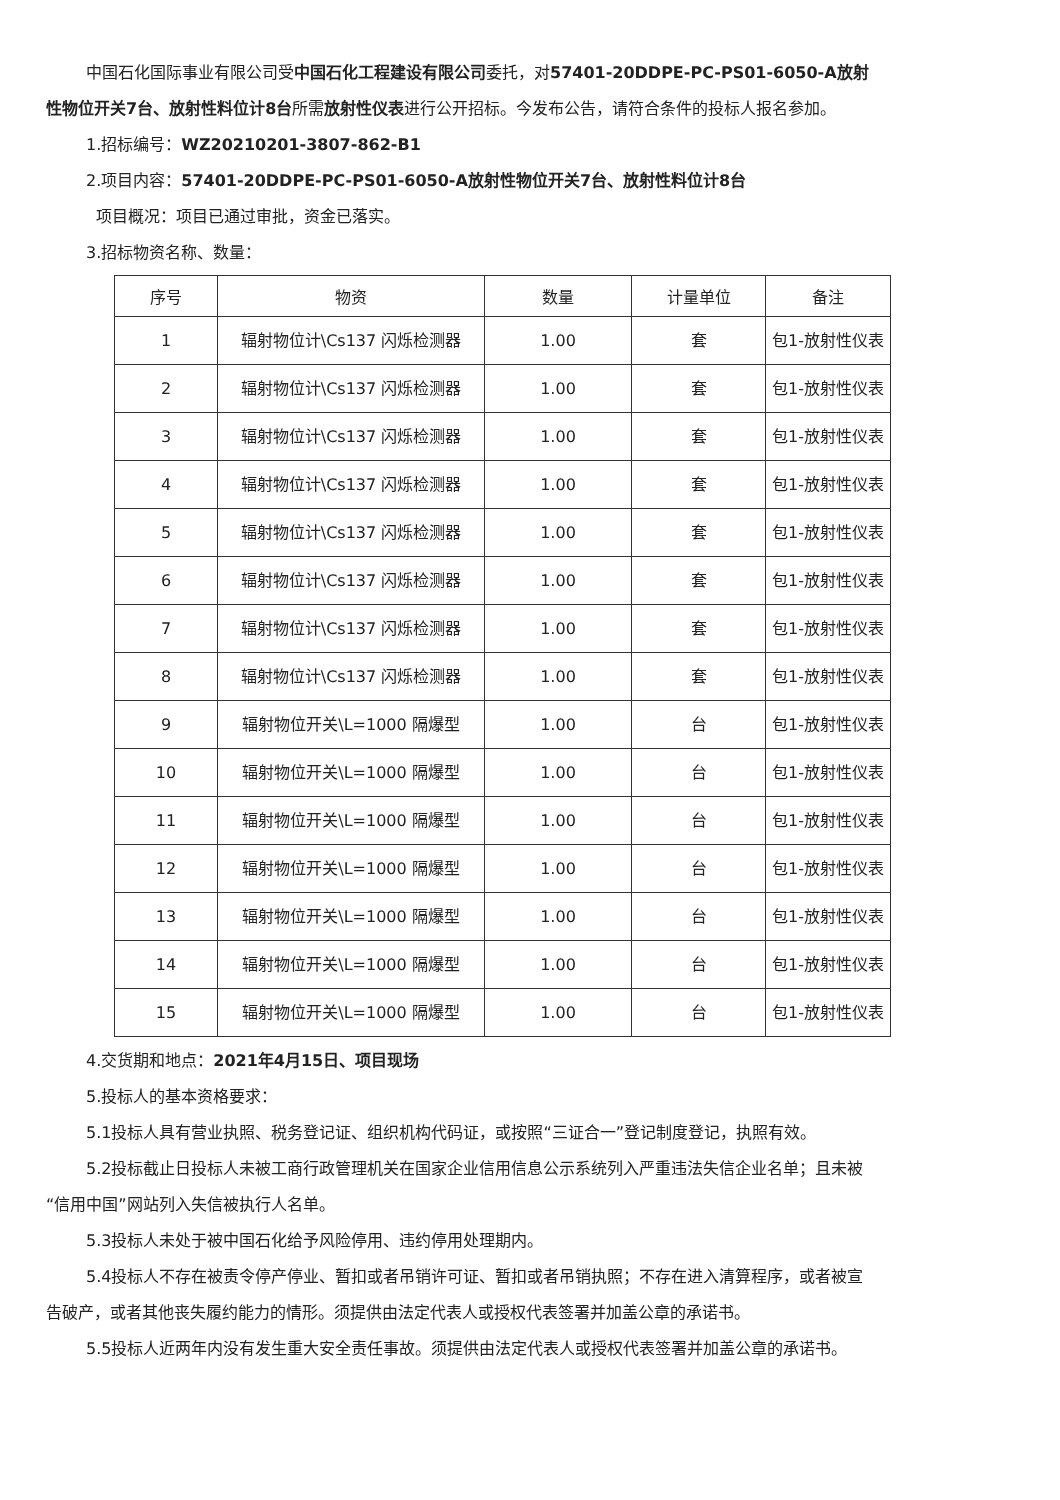中国石化国际事业有限公司受中国石化工程建设有限公司委托，对57401-20DDPE-PC-PS01-6050-A放射性物位开关7台、放射性料位计8台所需放射性仪表进行公开招标。今发布公告，请符合条件的投标人报名参加。
1.招标编号：WZ20210201-3807-862-B1
2.项目内容：57401-20DDPE-PC-PS01-6050-A放射性物位开关7台、放射性料位计8台
项目概况：项目已通过审批，资金已落实。
3.招标物资名称、数量：
| 序号 | 物资 | 数量 | 计量单位 | 备注 |
| --- | --- | --- | --- | --- |
| 1 | 辐射物位计\Cs137 闪烁检测器 | 1.00 | 套 | 包1-放射性仪表 |
| 2 | 辐射物位计\Cs137 闪烁检测器 | 1.00 | 套 | 包1-放射性仪表 |
| 3 | 辐射物位计\Cs137 闪烁检测器 | 1.00 | 套 | 包1-放射性仪表 |
| 4 | 辐射物位计\Cs137 闪烁检测器 | 1.00 | 套 | 包1-放射性仪表 |
| 5 | 辐射物位计\Cs137 闪烁检测器 | 1.00 | 套 | 包1-放射性仪表 |
| 6 | 辐射物位计\Cs137 闪烁检测器 | 1.00 | 套 | 包1-放射性仪表 |
| 7 | 辐射物位计\Cs137 闪烁检测器 | 1.00 | 套 | 包1-放射性仪表 |
| 8 | 辐射物位计\Cs137 闪烁检测器 | 1.00 | 套 | 包1-放射性仪表 |
| 9 | 辐射物位开关\L=1000 隔爆型 | 1.00 | 台 | 包1-放射性仪表 |
| 10 | 辐射物位开关\L=1000 隔爆型 | 1.00 | 台 | 包1-放射性仪表 |
| 11 | 辐射物位开关\L=1000 隔爆型 | 1.00 | 台 | 包1-放射性仪表 |
| 12 | 辐射物位开关\L=1000 隔爆型 | 1.00 | 台 | 包1-放射性仪表 |
| 13 | 辐射物位开关\L=1000 隔爆型 | 1.00 | 台 | 包1-放射性仪表 |
| 14 | 辐射物位开关\L=1000 隔爆型 | 1.00 | 台 | 包1-放射性仪表 |
| 15 | 辐射物位开关\L=1000 隔爆型 | 1.00 | 台 | 包1-放射性仪表 |
4.交货期和地点：2021年4月15日、项目现场
5.投标人的基本资格要求：
5.1投标人具有营业执照、税务登记证、组织机构代码证，或按照“三证合一”登记制度登记，执照有效。
5.2投标截止日投标人未被工商行政管理机关在国家企业信用信息公示系统列入严重违法失信企业名单；且未被 “信用中国”网站列入失信被执行人名单。
5.3投标人未处于被中国石化给予风险停用、违约停用处理期内。
5.4投标人不存在被责令停产停业、暂扣或者吊销许可证、暂扣或者吊销执照；不存在进入清算程序，或者被宣告破产，或者其他丧失履约能力的情形。须提供由法定代表人或授权代表签署并加盖公章的承诺书。
5.5投标人近两年内没有发生重大安全责任事故。须提供由法定代表人或授权代表签署并加盖公章的承诺书。